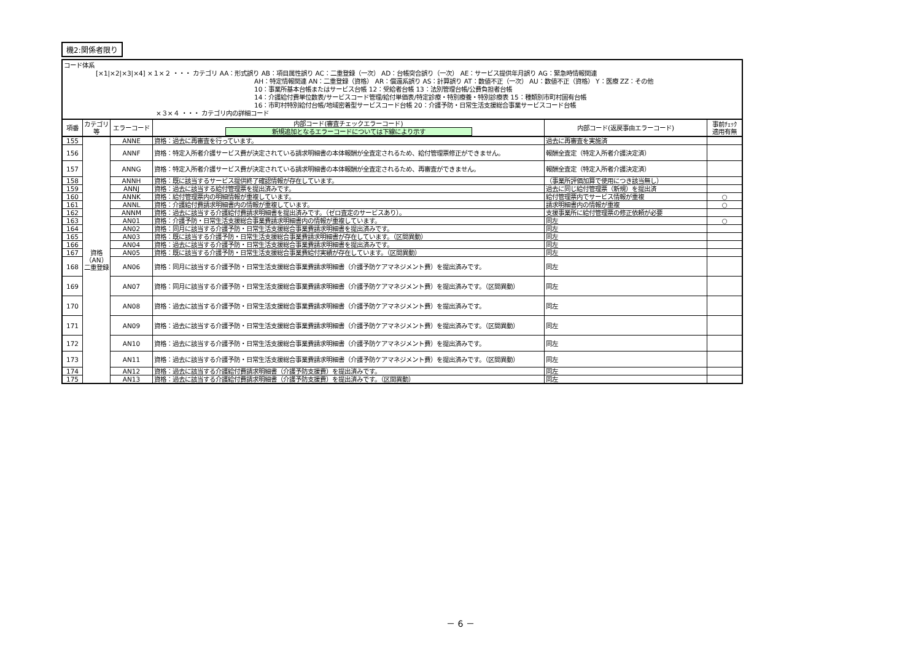機2:関係者限り
| コード体系 [×1/×2/×3/×4] ×１×２ ・・・ カテゴリ AA：形式誤り AB：項目属性誤り AC：二重登録（一次） AD：台帳突合誤り（一次） AE：サービス提供年月誤り AG：緊急時情報関連 AH：特定情報関連 AN：二重登録（資格） AR：償還系誤り AS：計算誤り AT：数値不正（一次） AU：数値不正（資格） Y：医療 ZZ：その他 10：事業所基本台帳またはサービス台帳 12：受給者台帳 13：法別管理台帳/公費負担者台帳 14：介護給付費単位数表/サービスコード管理/給付単価表/特定診療・特別療養・特別診療表 15：種類別市町村固有台帳 16：市町村特別給付台帳/地域密着型サービスコード台帳 20：介護予防・日常生活支援総合事業サービスコード台帳 ×３×４ ・・・ カテゴリ内の詳細コード | | | | | |
| 項番 | カテゴリ等 | エラーコード | 内部コード(審査チェックエラーコード) 新規追加となるエラーコードについては下線により示す | 内部コード(返戻事由エラーコード) | 事前ﾁｪｯｸ 適用有無 |
| 155 | 資格（AN）二重登録 | ANNE | 資格：過去に再審査を行っています。 | 過去に再審査を実施済 | |
| 156 | | ANNF | 資格：特定入所者介護サービス費が決定されている請求明細書の本体報酬が全査定されるため、給付管理票修正ができません。 | 報酬全査定（特定入所者介護決定済） | |
| 157 | | ANNG | 資格：特定入所者介護サービス費が決定されている請求明細書の本体報酬が全査定されるため、再審査ができません。 | 報酬全査定（特定入所者介護決定済） | |
| 158 | | ANNH | 資格：既に該当するサービス提供終了確認情報が存在しています。 | （事業所評価加算で使用につき該当無し） | |
| 159 | | ANNJ | 資格：過去に該当する給付管理票を提出済みです。 | 過去に同じ給付管理票（新規）を提出済 | |
| 160 | | ANNK | 資格：給付管理票内の明細情報が重複しています。 | 給付管理票内でサービス情報が重複 | ○ |
| 161 | | ANNL | 資格：介護給付費請求明細書内の情報が重複しています。 | 請求明細書内の情報が重複 | ○ |
| 162 | | ANNM | 資格：過去に該当する介護給付費請求明細書を提出済みです。（ゼロ査定のサービスあり）。 | 支援事業所に給付管理票の修正依頼が必要 | |
| 163 | | AN01 | 資格：介護予防・日常生活支援総合事業費請求明細書内の情報が重複しています。 | 同左 | ○ |
| 164 | | AN02 | 資格：同月に該当する介護予防・日常生活支援総合事業費請求明細書を提出済みです。 | 同左 | |
| 165 | | AN03 | 資格：既に該当する介護予防・日常生活支援総合事業費請求明細書が存在しています。（区間異動） | 同左 | |
| 166 | | AN04 | 資格：過去に該当する介護予防・日常生活支援総合事業費請求明細書を提出済みです。 | 同左 | |
| 167 | | AN05 | 資格：既に該当する介護予防・日常生活支援総合事業費給付実績が存在しています。（区間異動） | 同左 | |
| 168 | | AN06 | 資格：同月に該当する介護予防・日常生活支援総合事業費請求明細書（介護予防ケアマネジメント費）を提出済みです。 | 同左 | |
| 169 | | AN07 | 資格：同月に該当する介護予防・日常生活支援総合事業費請求明細書（介護予防ケアマネジメント費）を提出済みです。（区間異動） | 同左 | |
| 170 | | AN08 | 資格：過去に該当する介護予防・日常生活支援総合事業費請求明細書（介護予防ケアマネジメント費）を提出済みです。 | 同左 | |
| 171 | | AN09 | 資格：過去に該当する介護予防・日常生活支援総合事業費請求明細書（介護予防ケアマネジメント費）を提出済みです。（区間異動） | 同左 | |
| 172 | | AN10 | 資格：過去に該当する介護予防・日常生活支援総合事業費請求明細書（介護予防ケアマネジメント費）を提出済みです。 | 同左 | |
| 173 | | AN11 | 資格：過去に該当する介護予防・日常生活支援総合事業費請求明細書（介護予防ケアマネジメント費）を提出済みです。（区間異動） | 同左 | |
| 174 | | AN12 | 資格：過去に該当する介護給付費請求明細書（介護予防支援費）を提出済みです。 | 同左 | |
| 175 | | AN13 | 資格：過去に該当する介護給付費請求明細書（介護予防支援費）を提出済みです。（区間異動） | 同左 | |
－ 6 －